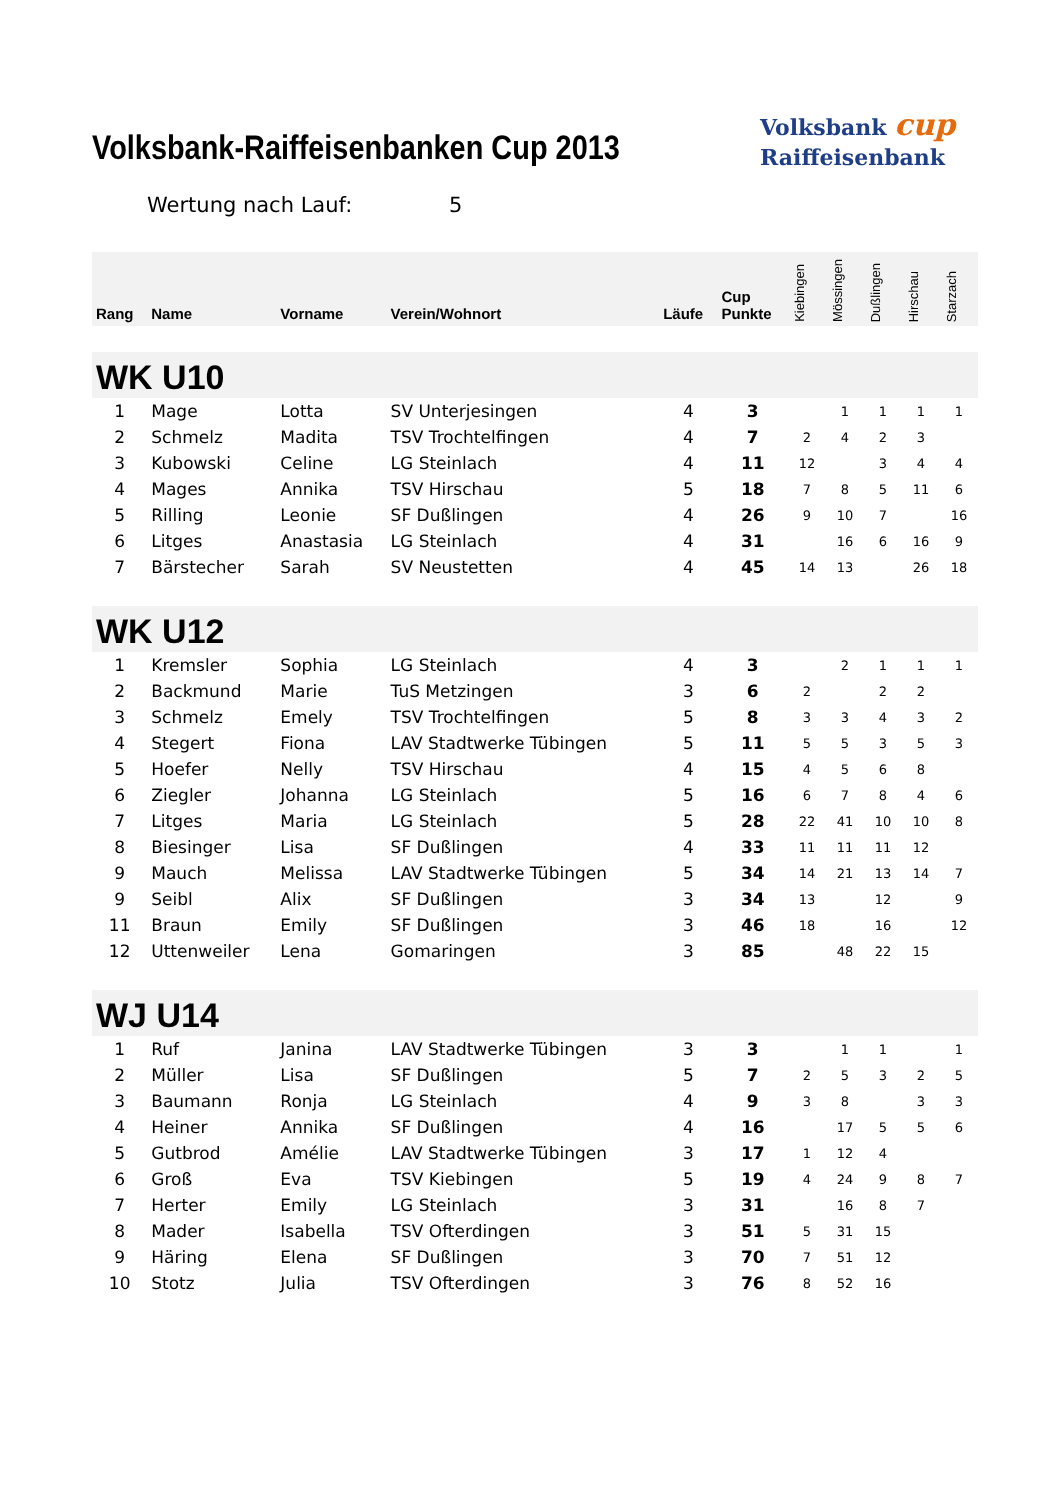Volksbank-Raiffeisenbanken Cup 2013
Volksbank cup
Raiffeisenbank
Wertung nach Lauf: 5
| Rang | Name | Vorname | Verein/Wohnort | Läufe | Cup Punkte | Kiebingen | Mössingen | Dußlingen | Hirschau | Starzach |
| --- | --- | --- | --- | --- | --- | --- | --- | --- | --- | --- |
| WK U10 | | | | | | | | | | |
| 1 | Mage | Lotta | SV Unterjesingen | 4 | 3 | | 1 | 1 | 1 | 1 |
| 2 | Schmelz | Madita | TSV Trochtelfingen | 4 | 7 | 2 | 4 | 2 | 3 | |
| 3 | Kubowski | Celine | LG Steinlach | 4 | 11 | 12 | | 3 | 4 | 4 |
| 4 | Mages | Annika | TSV Hirschau | 5 | 18 | 7 | 8 | 5 | 11 | 6 |
| 5 | Rilling | Leonie | SF Dußlingen | 4 | 26 | 9 | 10 | 7 | | 16 |
| 6 | Litges | Anastasia | LG Steinlach | 4 | 31 | | 16 | 6 | 16 | 9 |
| 7 | Bärstecher | Sarah | SV Neustetten | 4 | 45 | 14 | 13 | | 26 | 18 |
| WK U12 | | | | | | | | | | |
| 1 | Kremsler | Sophia | LG Steinlach | 4 | 3 | | 2 | 1 | 1 | 1 |
| 2 | Backmund | Marie | TuS Metzingen | 3 | 6 | 2 | | 2 | 2 | |
| 3 | Schmelz | Emely | TSV Trochtelfingen | 5 | 8 | 3 | 3 | 4 | 3 | 2 |
| 4 | Stegert | Fiona | LAV Stadtwerke Tübingen | 5 | 11 | 5 | 5 | 3 | 5 | 3 |
| 5 | Hoefer | Nelly | TSV Hirschau | 4 | 15 | 4 | 5 | 6 | 8 | |
| 6 | Ziegler | Johanna | LG Steinlach | 5 | 16 | 6 | 7 | 8 | 4 | 6 |
| 7 | Litges | Maria | LG Steinlach | 5 | 28 | 22 | 41 | 10 | 10 | 8 |
| 8 | Biesinger | Lisa | SF Dußlingen | 4 | 33 | 11 | 11 | 11 | 12 | |
| 9 | Mauch | Melissa | LAV Stadtwerke Tübingen | 5 | 34 | 14 | 21 | 13 | 14 | 7 |
| 9 | Seibl | Alix | SF Dußlingen | 3 | 34 | 13 | | 12 | | 9 |
| 11 | Braun | Emily | SF Dußlingen | 3 | 46 | 18 | | 16 | | 12 |
| 12 | Uttenweiler | Lena | Gomaringen | 3 | 85 | | 48 | 22 | 15 | |
| WJ U14 | | | | | | | | | | |
| 1 | Ruf | Janina | LAV Stadtwerke Tübingen | 3 | 3 | | 1 | 1 | | 1 |
| 2 | Müller | Lisa | SF Dußlingen | 5 | 7 | 2 | 5 | 3 | 2 | 5 |
| 3 | Baumann | Ronja | LG Steinlach | 4 | 9 | 3 | 8 | | 3 | 3 |
| 4 | Heiner | Annika | SF Dußlingen | 4 | 16 | | 17 | 5 | 5 | 6 |
| 5 | Gutbrod | Amélie | LAV Stadtwerke Tübingen | 3 | 17 | 1 | 12 | 4 | | |
| 6 | Groß | Eva | TSV Kiebingen | 5 | 19 | 4 | 24 | 9 | 8 | 7 |
| 7 | Herter | Emily | LG Steinlach | 3 | 31 | | 16 | 8 | 7 | |
| 8 | Mader | Isabella | TSV Ofterdingen | 3 | 51 | 5 | 31 | 15 | | |
| 9 | Häring | Elena | SF Dußlingen | 3 | 70 | 7 | 51 | 12 | | |
| 10 | Stotz | Julia | TSV Ofterdingen | 3 | 76 | 8 | 52 | 16 | | |